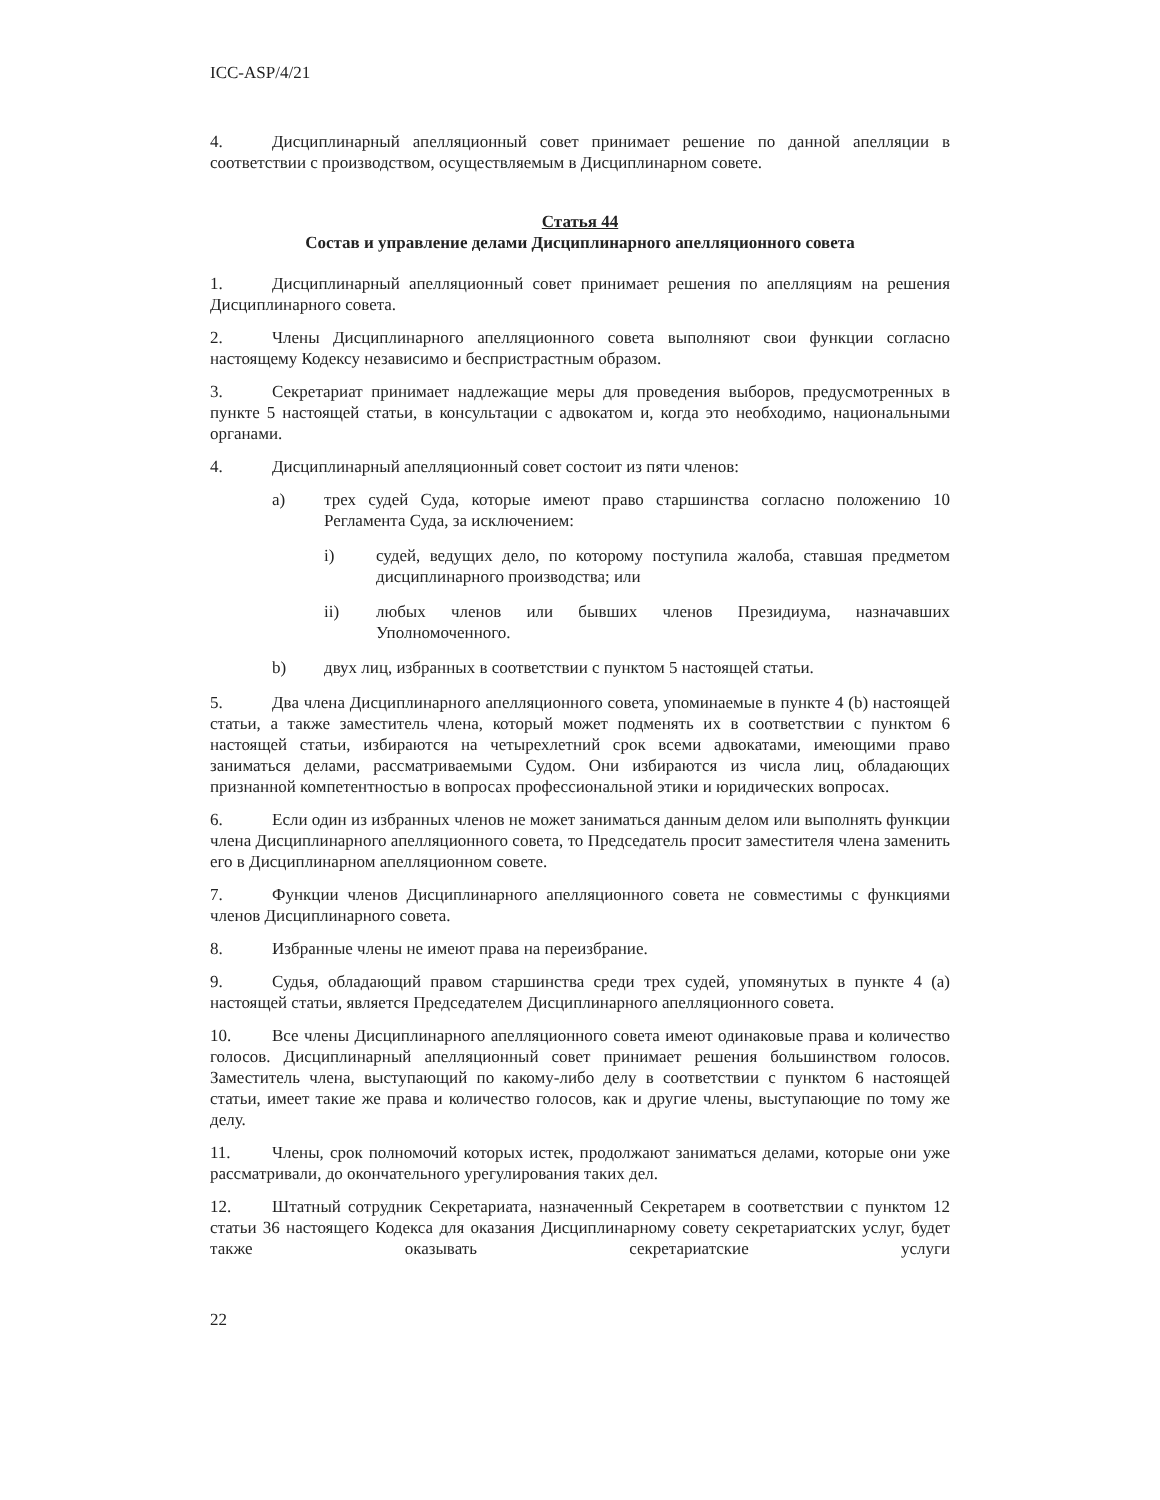ICC-ASP/4/21
4. Дисциплинарный апелляционный совет принимает решение по данной апелляции в соответствии с производством, осуществляемым в Дисциплинарном совете.
Статья 44
Состав и управление делами Дисциплинарного апелляционного совета
1. Дисциплинарный апелляционный совет принимает решения по апелляциям на решения Дисциплинарного совета.
2. Члены Дисциплинарного апелляционного совета выполняют свои функции согласно настоящему Кодексу независимо и беспристрастным образом.
3. Секретариат принимает надлежащие меры для проведения выборов, предусмотренных в пункте 5 настоящей статьи, в консультации с адвокатом и, когда это необходимо, национальными органами.
4. Дисциплинарный апелляционный совет состоит из пяти членов:
a) трех судей Суда, которые имеют право старшинства согласно положению 10 Регламента Суда, за исключением:
i) судей, ведущих дело, по которому поступила жалоба, ставшая предметом дисциплинарного производства; или
ii) любых членов или бывших членов Президиума, назначавших Уполномоченного.
b) двух лиц, избранных в соответствии с пунктом 5 настоящей статьи.
5. Два члена Дисциплинарного апелляционного совета, упоминаемые в пункте 4 (b) настоящей статьи, а также заместитель члена, который может подменять их в соответствии с пунктом 6 настоящей статьи, избираются на четырехлетний срок всеми адвокатами, имеющими право заниматься делами, рассматриваемыми Судом. Они избираются из числа лиц, обладающих признанной компетентностью в вопросах профессиональной этики и юридических вопросах.
6. Если один из избранных членов не может заниматься данным делом или выполнять функции члена Дисциплинарного апелляционного совета, то Председатель просит заместителя члена заменить его в Дисциплинарном апелляционном совете.
7. Функции членов Дисциплинарного апелляционного совета не совместимы с функциями членов Дисциплинарного совета.
8. Избранные члены не имеют права на переизбрание.
9. Судья, обладающий правом старшинства среди трех судей, упомянутых в пункте 4 (a) настоящей статьи, является Председателем Дисциплинарного апелляционного совета.
10. Все члены Дисциплинарного апелляционного совета имеют одинаковые права и количество голосов. Дисциплинарный апелляционный совет принимает решения большинством голосов. Заместитель члена, выступающий по какому-либо делу в соответствии с пунктом 6 настоящей статьи, имеет такие же права и количество голосов, как и другие члены, выступающие по тому же делу.
11. Члены, срок полномочий которых истек, продолжают заниматься делами, которые они уже рассматривали, до окончательного урегулирования таких дел.
12. Штатный сотрудник Секретариата, назначенный Секретарем в соответствии с пунктом 12 статьи 36 настоящего Кодекса для оказания Дисциплинарному совету секретариатских услуг, будет также оказывать секретариатские услуги
22